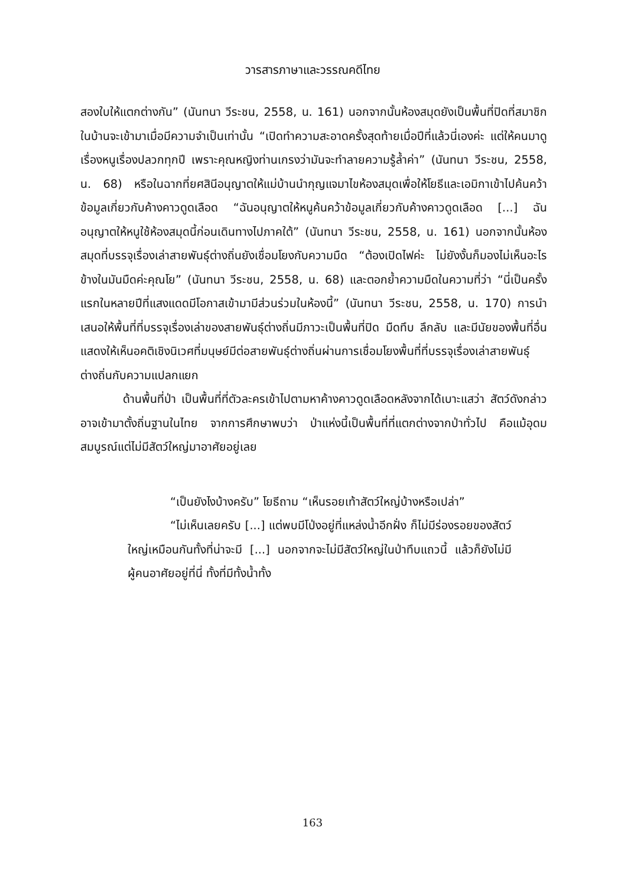วารสารภาษาและวรรณคดีไทย
สองใบให้แตกต่างกัน” (นันทนา วีระชน, 2558, น. 161) นอกจากนั้นห้องสมุดยังเป็นพื้นที่ปิดที่สมาชิกในบ้านจะเข้ามาเมื่อมีความจำเป็นเท่านั้น “เปิดทำความสะอาดครั้งสุดท้ายเมื่อปีที่แล้วนี่เองค่ะ แต่ให้คนมาดูเรื่องหนูเรื่องปลวกทุกปี เพราะคุณหญิงท่านเกรงว่ามันจะทำลายความรู้ล้ำค่า” (นันทนา วีระชน, 2558, น. 68) หรือในฉากที่ยศสินีอนุญาตให้แม่บ้านนำกุญแจมาไขห้องสมุดเพื่อให้โยธีและเอมิกาเข้าไปค้นคว้าข้อมูลเกี่ยวกับค้างคาวดูดเลือด “ฉันอนุญาตให้หนูค้นคว้าข้อมูลเกี่ยวกับค้างคาวดูดเลือด [...] ฉันอนุญาตให้หนูใช้ห้องสมุดนี้ก่อนเดินทางไปภาคใต้” (นันทนา วีระชน, 2558, น. 161) นอกจากนั้นห้องสมุดที่บรรจุเรื่องเล่าสายพันธุ์ต่างถิ่นยังเชื่อมโยงกับความมืด “ต้องเปิดไฟค่ะ ไม่ยังงั้นก็มองไม่เห็นอะไร ข้างในมันมืดค่ะคุณโย” (นันทนา วีระชน, 2558, น. 68) และตอกย้ำความมืดในความที่ว่า “นี่เป็นครั้งแรกในหลายปีที่แสงแดดมีโอกาสเข้ามามีส่วนร่วมในห้องนี้” (นันทนา วีระชน, 2558, น. 170) การนำเสนอให้พื้นที่ที่บรรจุเรื่องเล่าของสายพันธุ์ต่างถิ่นมีภาวะเป็นพื้นที่ปิด มืดทึบ ลึกลับ และมีนัยของพื้นที่อื่น แสดงให้เห็นอคติเชิงนิเวศที่มนุษย์มีต่อสายพันธุ์ต่างถิ่นผ่านการเชื่อมโยงพื้นที่ที่บรรจุเรื่องเล่าสายพันธุ์ต่างถิ่นกับความแปลกแยก
ด้านพื้นที่ป่า เป็นพื้นที่ที่ตัวละครเข้าไปตามหาค้างคาวดูดเลือดหลังจากได้เบาะแสว่า สัตว์ดังกล่าวอาจเข้ามาตั้งถิ่นฐานในไทย จากการศึกษาพบว่า ป่าแห่งนี้เป็นพื้นที่ที่แตกต่างจากป่าทั่วไป คือแม้อุดมสมบูรณ์แต่ไม่มีสัตว์ใหญ่มาอาศัยอยู่เลย
“เป็นยังไงบ้างครับ” โยธีถาม “เห็นรอยเท้าสัตว์ใหญ่บ้างหรือเปล่า”
“ไม่เห็นเลยครับ [...] แต่พบมีโป่งอยู่ที่แหล่งน้ำอีกฝั่ง ก็ไม่มีร่องรอยของสัตว์ใหญ่เหมือนกันทั้งที่น่าจะมี [...] นอกจากจะไม่มีสัตว์ใหญ่ในป่าทึบแถวนี้ แล้วก็ยังไม่มีผู้คนอาศัยอยู่ที่นี่ ทั้งที่มีทั้งน้ำทั้ง
163